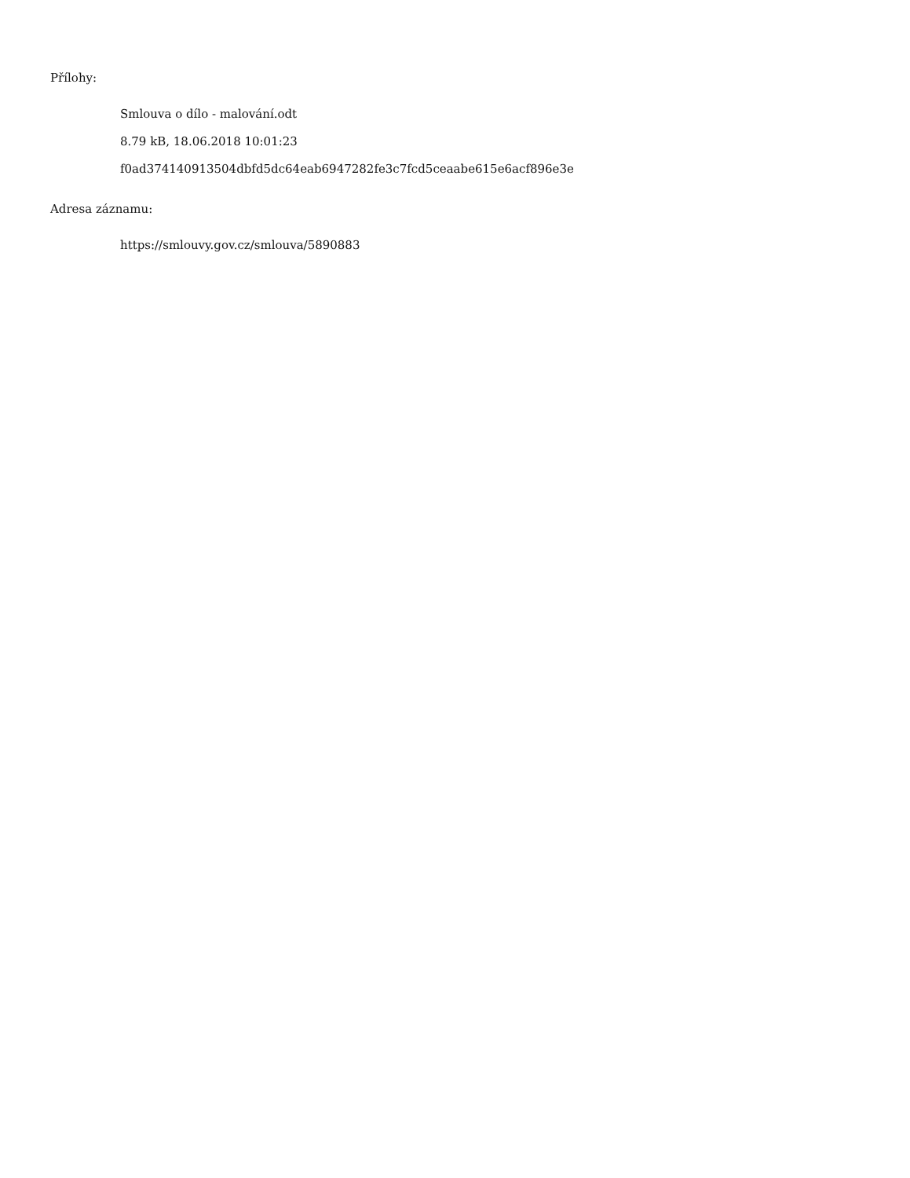Přílohy:
Smlouva o dílo - malování.odt
8.79 kB, 18.06.2018 10:01:23
f0ad374140913504dbfd5dc64eab6947282fe3c7fcd5ceaabe615e6acf896e3e
Adresa záznamu:
https://smlouvy.gov.cz/smlouva/5890883